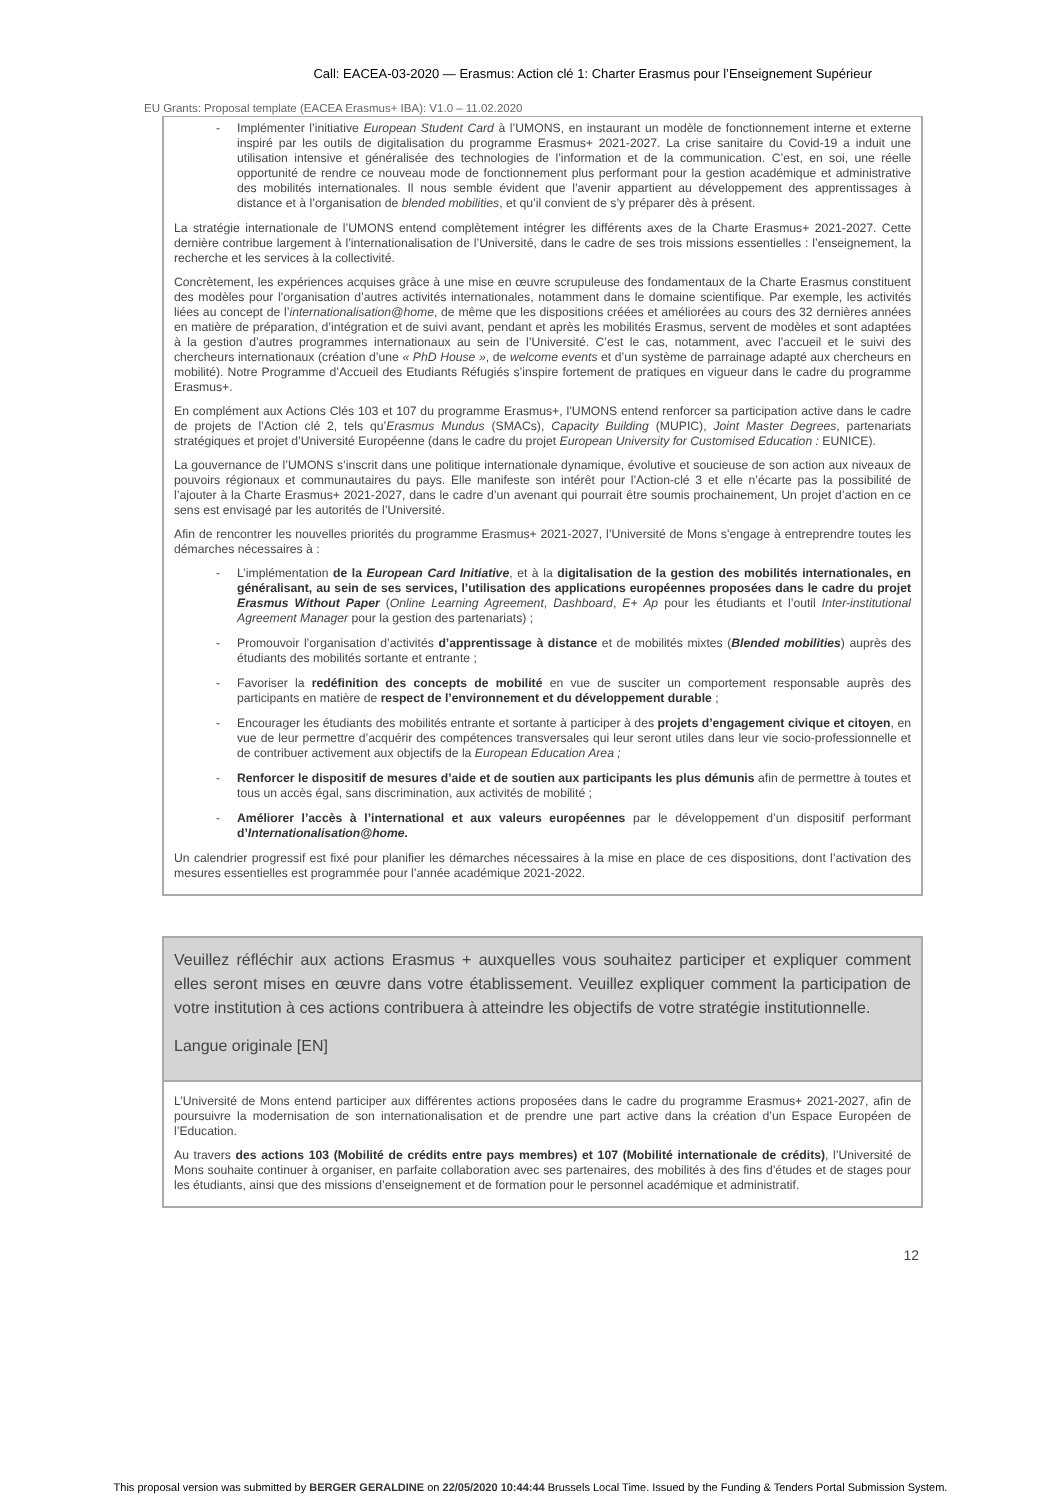Call: EACEA-03-2020 — Erasmus: Action clé 1: Charter Erasmus pour l’Enseignement Supérieur
EU Grants: Proposal template (EACEA Erasmus+ IBA): V1.0 – 11.02.2020
- Implémenter l’initiative European Student Card à l’UMONS, en instaurant un modèle de fonctionnement interne et externe inspiré par les outils de digitalisation du programme Erasmus+ 2021-2027. La crise sanitaire du Covid-19 a induit une utilisation intensive et généralisée des technologies de l’information et de la communication. C’est, en soi, une réelle opportunité de rendre ce nouveau mode de fonctionnement plus performant pour la gestion académique et administrative des mobilités internationales. Il nous semble évident que l’avenir appartient au développement des apprentissages à distance et à l’organisation de blended mobilities, et qu’il convient de s’y préparer dès à présent.
La stratégie internationale de l’UMONS entend complètement intégrer les différents axes de la Charte Erasmus+ 2021-2027. Cette dernière contribue largement à l’internationalisation de l’Université, dans le cadre de ses trois missions essentielles : l’enseignement, la recherche et les services à la collectivité.
Concrètement, les expériences acquises grâce à une mise en œuvre scrupuleuse des fondamentaux de la Charte Erasmus constituent des modèles pour l’organisation d’autres activités internationales, notamment dans le domaine scientifique. Par exemple, les activités liées au concept de l’internationalisation@home, de même que les dispositions créées et améliorées au cours des 32 dernières années en matière de préparation, d’intégration et de suivi avant, pendant et après les mobilités Erasmus, servent de modèles et sont adaptées à la gestion d’autres programmes internationaux au sein de l’Université. C’est le cas, notamment, avec l’accueil et le suivi des chercheurs internationaux (création d’une « PhD House », de welcome events et d’un système de parrainage adapté aux chercheurs en mobilité). Notre Programme d’Accueil des Etudiants Réfugiés s’inspire fortement de pratiques en vigueur dans le cadre du programme Erasmus+.
En complément aux Actions Clés 103 et 107 du programme Erasmus+, l’UMONS entend renforcer sa participation active dans le cadre de projets de l’Action clé 2, tels qu’Erasmus Mundus (SMACs), Capacity Building (MUPIC), Joint Master Degrees, partenariats stratégiques et projet d’Université Européenne (dans le cadre du projet European University for Customised Education : EUNICE).
La gouvernance de l’UMONS s’inscrit dans une politique internationale dynamique, évolutive et soucieuse de son action aux niveaux de pouvoirs régionaux et communautaires du pays. Elle manifeste son intérêt pour l’Action-clé 3 et elle n’écarte pas la possibilité de l’ajouter à la Charte Erasmus+ 2021-2027, dans le cadre d’un avenant qui pourrait être soumis prochainement, Un projet d’action en ce sens est envisagé par les autorités de l’Université.
Afin de rencontrer les nouvelles priorités du programme Erasmus+ 2021-2027, l’Université de Mons s’engage à entreprendre toutes les démarches nécessaires à :
- L’implémentation de la European Card Initiative, et à la digitalisation de la gestion des mobilités internationales, en généralisant, au sein de ses services, l’utilisation des applications européennes proposées dans le cadre du projet Erasmus Without Paper (Online Learning Agreement, Dashboard, E+ Ap pour les étudiants et l’outil Inter-institutional Agreement Manager pour la gestion des partenariats) ;
- Promouvoir l’organisation d’activités d’apprentissage à distance et de mobilités mixtes (Blended mobilities) auprès des étudiants des mobilités sortante et entrante ;
- Favoriser la redéfinition des concepts de mobilité en vue de susciter un comportement responsable auprès des participants en matière de respect de l’environnement et du développement durable ;
- Encourager les étudiants des mobilités entrante et sortante à participer à des projets d’engagement civique et citoyen, en vue de leur permettre d’acquérir des compétences transversales qui leur seront utiles dans leur vie socio-professionnelle et de contribuer activement aux objectifs de la European Education Area ;
- Renforcer le dispositif de mesures d’aide et de soutien aux participants les plus démunis afin de permettre à toutes et tous un accès égal, sans discrimination, aux activités de mobilité ;
- Améliorer l’accès à l’international et aux valeurs européennes par le développement d’un dispositif performant d’Internationalisation@home.
Un calendrier progressif est fixé pour planifier les démarches nécessaires à la mise en place de ces dispositions, dont l’activation des mesures essentielles est programmée pour l’année académique 2021-2022.
Veuillez réfléchir aux actions Erasmus + auxquelles vous souhaitez participer et expliquer comment elles seront mises en œuvre dans votre établissement. Veuillez expliquer comment la participation de votre institution à ces actions contribuera à atteindre les objectifs de votre stratégie institutionnelle.
Langue originale [EN]
L’Université de Mons entend participer aux différentes actions proposées dans le cadre du programme Erasmus+ 2021-2027, afin de poursuivre la modernisation de son internationalisation et de prendre une part active dans la création d’un Espace Européen de l’Education.
Au travers des actions 103 (Mobilité de crédits entre pays membres) et 107 (Mobilité internationale de crédits), l’Université de Mons souhaite continuer à organiser, en parfaite collaboration avec ses partenaires, des mobilités à des fins d’études et de stages pour les étudiants, ainsi que des missions d’enseignement et de formation pour le personnel académique et administratif.
12
This proposal version was submitted by BERGER GERALDINE on 22/05/2020 10:44:44 Brussels Local Time. Issued by the Funding & Tenders Portal Submission System.